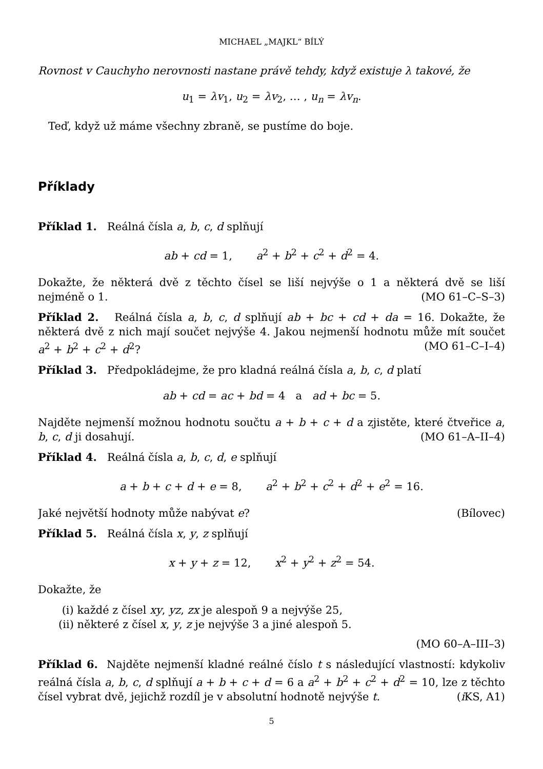MICHAEL „MAJKL“ BÍLÝ
Rovnost v Cauchyho nerovnosti nastane právě tehdy, když existuje λ takové, že
u<sub>1</sub> = λv<sub>1</sub>, u<sub>2</sub> = λv<sub>2</sub>, … , u<sub>n</sub> = λv<sub>n</sub>.
Teď, když už máme všechny zbraně, se pustíme do boje.
Příklady
Příklad 1. Reálná čísla a, b, c, d splňují
ab + cd = 1, a<sup>2</sup> + b<sup>2</sup> + c<sup>2</sup> + d<sup>2</sup> = 4.
Dokažte, že některá dvě z těchto čísel se liší nejvýše o 1 a některá dvě se liší nejméně o 1. (MO 61–C–S–3)
Příklad 2. Reálná čísla a, b, c, d splňují ab + bc + cd + da = 16. Dokažte, že některá dvě z nich mají součet nejvýše 4. Jakou nejmenší hodnotu může mít součet a<sup>2</sup> + b<sup>2</sup> + c<sup>2</sup> + d<sup>2</sup>? (MO 61–C–I–4)
Příklad 3. Předpokládejme, že pro kladná reálná čísla a, b, c, d platí
ab + cd = ac + bd = 4 a ad + bc = 5.
Najděte nejmenší možnou hodnotu součtu a + b + c + d a zjistěte, které čtveřice a, b, c, d ji dosahují. (MO 61–A–II–4)
Příklad 4. Reálná čísla a, b, c, d, e splňují
a + b + c + d + e = 8, a<sup>2</sup> + b<sup>2</sup> + c<sup>2</sup> + d<sup>2</sup> + e<sup>2</sup> = 16.
Jaké největší hodnoty může nabývat e? (Bílovec)
Příklad 5. Reálná čísla x, y, z splňují
x + y + z = 12, x<sup>2</sup> + y<sup>2</sup> + z<sup>2</sup> = 54.
Dokažte, že
(i) každé z čísel xy, yz, zx je alespoň 9 a nejvýše 25,
(ii) některé z čísel x, y, z je nejvýše 3 a jiné alespoň 5.
(MO 60–A–III–3)
Příklad 6. Najděte nejmenší kladné reálné číslo t s následující vlastností: kdykoliv reálná čísla a, b, c, d splňují a + b + c + d = 6 a a<sup>2</sup> + b<sup>2</sup> + c<sup>2</sup> + d<sup>2</sup> = 10, lze z těchto čísel vybrat dvě, jejichž rozdíl je v absolutní hodnotě nejvýše t. (i KS, A1)
5